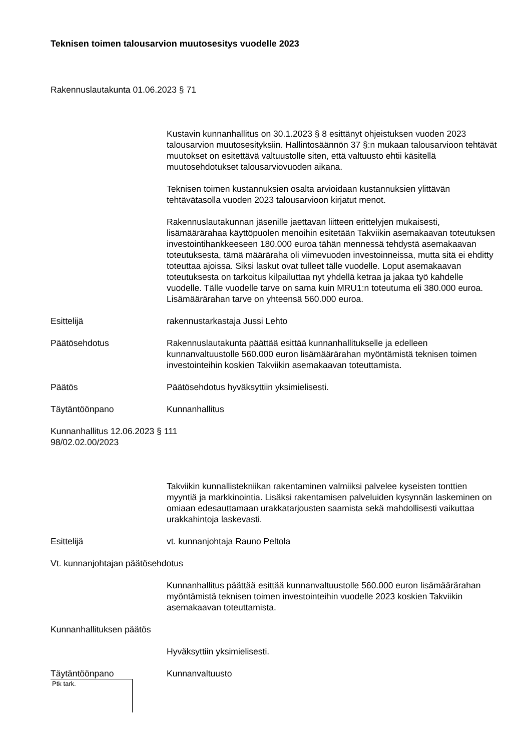Teknisen toimen talousarvion muutosesitys vuodelle 2023
Rakennuslautakunta 01.06.2023 § 71
Kustavin kunnanhallitus on 30.1.2023 § 8 esittänyt ohjeistuksen vuoden 2023 talousarvion muutosesityksiin. Hallintosäännön 37 §:n mukaan talousarvioon tehtävät muutokset on esitettävä valtuustolle siten, että valtuusto ehtii käsitellä muutosehdotukset talousarviovuoden aikana.
Teknisen toimen kustannuksien osalta arvioidaan kustannuksien ylittävän tehtävätasolla vuoden 2023 talousarvioon kirjatut menot.
Rakennuslautakunnan jäsenille jaettavan liitteen erittelyjen mukaisesti, lisämäärärahaa käyttöpuolen menoihin esitetään Takviikin asemakaavan toteutuksen investointihankkeeseen 180.000 euroa tähän mennessä tehdystä asemakaavan toteutuksesta, tämä määräraha oli viimevuoden investoinneissa, mutta sitä ei ehditty toteuttaa ajoissa. Siksi laskut ovat tulleet tälle vuodelle. Loput asemakaavan toteutuksesta on tarkoitus kilpailuttaa nyt yhdellä ketraa ja jakaa työ kahdelle vuodelle. Tälle vuodelle tarve on sama kuin MRU1:n toteutuma eli 380.000 euroa. Lisämäärärahan tarve on yhteensä 560.000 euroa.
Esittelijä rakennustarkastaja Jussi Lehto
Päätösehdotus Rakennuslautakunta päättää esittää kunnanhallitukselle ja edelleen kunnanvaltuustolle 560.000 euron lisämäärärahan myöntämistä teknisen toimen investointeihin koskien Takviikin asemakaavan toteuttamista.
Päätös Päätösehdotus hyväksyttiin yksimielisesti.
Täytäntöönpano Kunnanhallitus
Kunnanhallitus 12.06.2023 § 111
98/02.02.00/2023
Takviikin kunnallistekniikan rakentaminen valmiiksi palvelee kyseisten tonttien myyntiä ja markkinointia. Lisäksi rakentamisen palveluiden kysynnän laskeminen on omiaan edesauttamaan urakkatarjousten saamista sekä mahdollisesti vaikuttaa urakkahintoja laskevasti.
Esittelijä vt. kunnanjohtaja Rauno Peltola
Vt. kunnanjohtajan päätösehdotus
Kunnanhallitus päättää esittää kunnanvaltuustolle 560.000 euron lisämäärärahan myöntämistä teknisen toimen investointeihin vuodelle 2023 koskien Takviikin asemakaavan toteuttamista.
Kunnanhallituksen päätös
Hyväksyttiin yksimielisesti.
Täytäntöönpano Kunnanvaltuusto
Ptk tark.